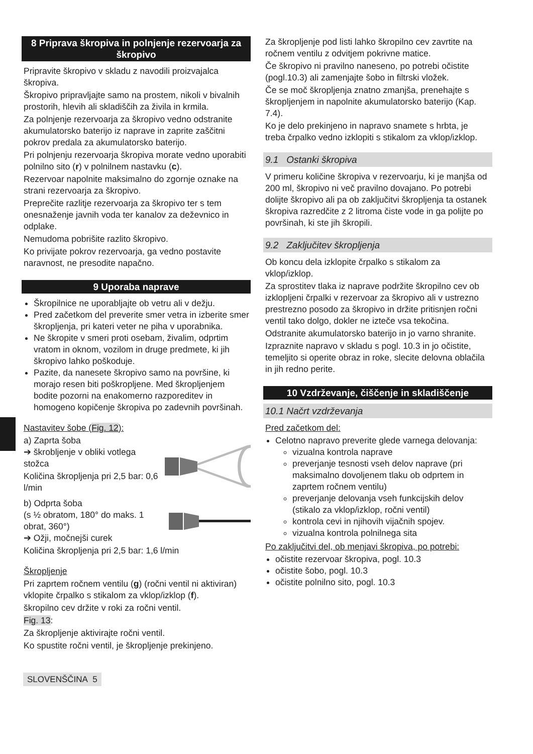8 Priprava škropiva in polnjenje rezervoarja za škropivo
Pripravite škropivo v skladu z navodili proizvajalca škropiva.
Škropivo pripravljajte samo na prostem, nikoli v bivalnih prostorih, hlevih ali skladiščih za živila in krmila.
Za polnjenje rezervoarja za škropivo vedno odstranite akumulatorsko baterijo iz naprave in zaprite zaščitni pokrov predala za akumulatorsko baterijo.
Pri polnjenju rezervoarja škropiva morate vedno uporabiti polnilno sito (r) v polnilnem nastavku (c).
Rezervoar napolnite maksimalno do zgornje oznake na strani rezervoarja za škropivo.
Preprečite razlitje rezervoarja za škropivo ter s tem onesnaženje javnih voda ter kanalov za deževnico in odplake.
Nemudoma pobrišite razlito škropivo.
Ko privijate pokrov rezervoarja, ga vedno postavite naravnost, ne presodite napačno.
9 Uporaba naprave
Škropilnice ne uporabljajte ob vetru ali v dežju.
Pred začetkom del preverite smer vetra in izberite smer škropljenja, pri kateri veter ne piha v uporabnika.
Ne škropite v smeri proti osebam, živalim, odprtim vratom in oknom, vozilom in druge predmete, ki jih škropivo lahko poškoduje.
Pazite, da nanesete škropivo samo na površine, ki morajo resen biti poškropljene. Med škropljenjem bodite pozorni na enakomerno razporeditev in homogeno kopičenje škropiva po zadevnih površinah.
Nastavitev šobe (Fig. 12):
a) Zaprta šoba
➔ škrobljenje v obliki votlega stožca
Količina škropljenja pri 2,5 bar: 0,6 l/min
b) Odprta šoba
(s ½ obratom, 180° do maks. 1 obrat, 360°)
➔ Ožji, močnejši curek
Količina škropljenja pri 2,5 bar: 1,6 l/min
Škropljenje
Pri zaprtem ročnem ventilu (g) (ročni ventil ni aktiviran) vklopite črpalko s stikalom za vklop/izklop (f).
škropilno cev držite v roki za ročni ventil.
Fig. 13:
Za škropljenje aktivirajte ročni ventil.
Ko spustite ročni ventil, je škropljenje prekinjeno.
Za škropljenje pod listi lahko škropilno cev zavrtite na ročnem ventilu z odvitjem pokrivne matice.
Če škropivo ni pravilno naneseno, po potrebi očistite (pogl.10.3) ali zamenjajte šobo in filtrski vložek.
Če se moč škropljenja znatno zmanjša, prenehajte s škropljenjem in napolnite akumulatorsko baterijo (Kap. 7.4).
Ko je delo prekinjeno in napravo snamete s hrbta, je treba črpalko vedno izklopiti s stikalom za vklop/izklop.
9.1 Ostanki škropiva
V primeru količine škropiva v rezervoarju, ki je manjša od 200 ml, škropivo ni več pravilno dovajano. Po potrebi dolijte škropivo ali pa ob zaključitvi škropljenja ta ostanek škropiva razredčite z 2 litroma čiste vode in ga polijte po površinah, ki ste jih škropili.
9.2 Zaključitev škropljenja
Ob koncu dela izklopite črpalko s stikalom za vklop/izklop.
Za sprostitev tlaka iz naprave podržite škropilno cev ob izklopljeni črpalki v rezervoar za škropivo ali v ustrezno prestrezno posodo za škropivo in držite pritisnjen ročni ventil tako dolgo, dokler ne izteče vsa tekočina.
Odstranite akumulatorsko baterijo in jo varno shranite.
Izpraznite napravo v skladu s pogl. 10.3 in jo očistite, temeljito si operite obraz in roke, slecite delovna oblačila in jih redno perite.
10 Vzdrževanje, čiščenje in skladiščenje
10.1 Načrt vzdrževanja
Pred začetkom del:
Celotno napravo preverite glede varnega delovanja:
vizualna kontrola naprave
preverjanje tesnosti vseh delov naprave (pri maksimalno dovoljenem tlaku ob odprtem in zaprtem ročnem ventilu)
preverjanje delovanja vseh funkcijskih delov (stikalo za vklop/izklop, ročni ventil)
kontrola cevi in njihovih vijačnih spojev.
vizualna kontrola polnilnega sita
Po zaključitvi del, ob menjavi škropiva, po potrebi:
očistite rezervoar škropiva, pogl. 10.3
očistite šobo, pogl. 10.3
očistite polnilno sito, pogl. 10.3
SLOVENŠČINA 5